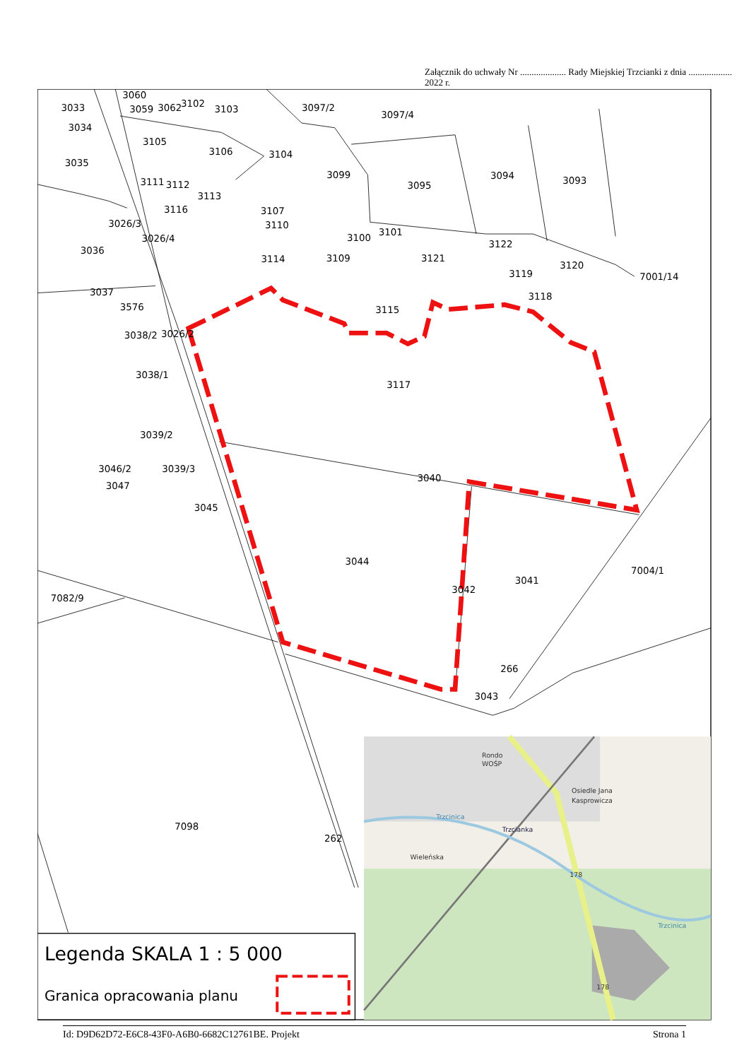Załącznik do uchwały Nr .................... Rady Miejskiej Trzcianki z dnia ................... 2022 r.
3060
3033
3059
3062
3102
3103
3097/2
3097/4
3034
3105
3035
3106
3104
3099
3095
3094
3093
3111
3112
3113
3116
3107
3026/3
3110
3026/4
3100
3101
3036
3122
3114
3109
3121
3120
3119
7001/14
3037
3118
3576
3115
3038/2
3026/2
3038/1
3117
3039/2
3046/2
3039/3
3040
3047
3045
3044
3041
7004/1
3042
7082/9
266
3043
7098
262
Legenda SKALA 1 : 5 000
Granica opracowania planu
Rondo
WOŚP
Osiedle Jana
Kasprowicza
Trzcianka
Wieleńska
178
178
Trzcinica
Trzcinica
Id: D9D62D72-E6C8-43F0-A6B0-6682C12761BE. Projekt Strona 1